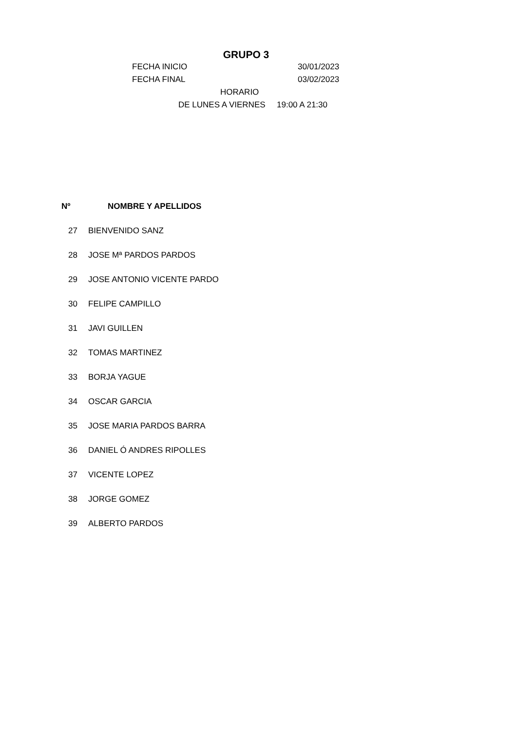GRUPO 3
FECHA INICIO 30/01/2023
FECHA FINAL 03/02/2023
HORARIO
DE LUNES A VIERNES 19:00 A 21:30
| Nº | NOMBRE Y APELLIDOS |
| --- | --- |
| 27 | BIENVENIDO SANZ |
| 28 | JOSE Mª PARDOS PARDOS |
| 29 | JOSE ANTONIO VICENTE PARDO |
| 30 | FELIPE CAMPILLO |
| 31 | JAVI GUILLEN |
| 32 | TOMAS MARTINEZ |
| 33 | BORJA YAGUE |
| 34 | OSCAR GARCIA |
| 35 | JOSE MARIA PARDOS BARRA |
| 36 | DANIEL Ó ANDRES RIPOLLES |
| 37 | VICENTE LOPEZ |
| 38 | JORGE GOMEZ |
| 39 | ALBERTO PARDOS |